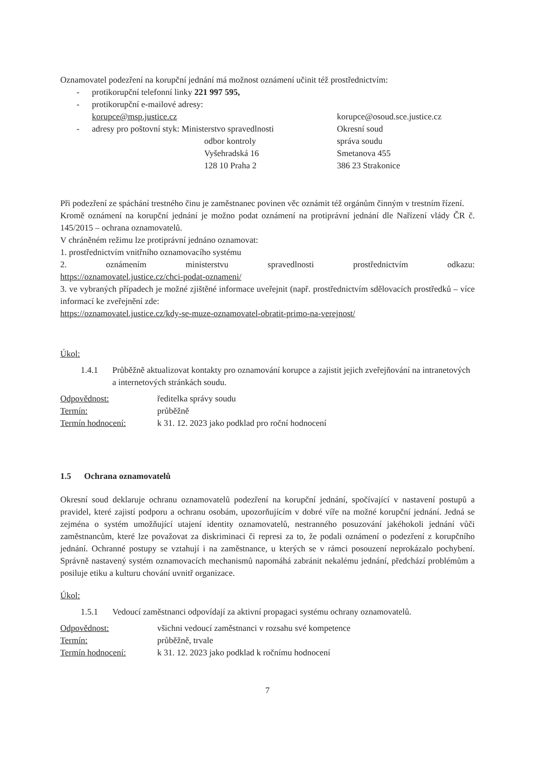Oznamovatel podezření na korupční jednání má možnost oznámení učinit též prostřednictvím:
- protikorupční telefonní linky 221 997 595,
- protikorupční e-mailové adresy:
korupce@msp.justice.cz korupce@osoud.sce.justice.cz
- adresy pro poštovní styk: Ministerstvo spravedlnosti
odbor kontroly
Vyšehradská 16
128 10 Praha 2
Okresní soud
správa soudu
Smetanova 455
386 23 Strakonice
Při podezření ze spáchání trestného činu je zaměstnanec povinen věc oznámit též orgánům činným v trestním řízení.
Kromě oznámení na korupční jednání je možno podat oznámení na protiprávní jednání dle Nařízení vlády ČR č. 145/2015 – ochrana oznamovatelů.
V chráněném režimu lze protiprávní jednáno oznamovat:
1. prostřednictvím vnitřního oznamovacího systému
2. oznámením ministerstvu spravedlnosti prostřednictvím odkazu:
https://oznamovatel.justice.cz/chci-podat-oznameni/
3. ve vybraných případech je možné zjištěné informace uveřejnit (např. prostřednictvím sdělovacích prostředků – více informací ke zveřejnění zde:
https://oznamovatel.justice.cz/kdy-se-muze-oznamovatel-obratit-primo-na-verejnost/
Úkol:
1.4.1 Průběžně aktualizovat kontakty pro oznamování korupce a zajistit jejich zveřejňování na intranetových a internetových stránkách soudu.
Odpovědnost: ředitelka správy soudu Termín: průběžně Termín hodnocení: k 31. 12. 2023 jako podklad pro roční hodnocení
1.5 Ochrana oznamovatelů
Okresní soud deklaruje ochranu oznamovatelů podezření na korupční jednání, spočívající v nastavení postupů a pravidel, které zajistí podporu a ochranu osobám, upozorňujícím v dobré víře na možné korupční jednání. Jedná se zejména o systém umožňující utajení identity oznamovatelů, nestranného posuzování jakéhokoli jednání vůči zaměstnancům, které lze považovat za diskriminaci či represi za to, že podali oznámení o podezření z korupčního jednání. Ochranné postupy se vztahují i na zaměstnance, u kterých se v rámci posouzení neprokázalo pochybení. Správně nastavený systém oznamovacích mechanismů napomáhá zabránit nekalému jednání, předchází problémům a posiluje etiku a kulturu chování uvnitř organizace.
Úkol:
1.5.1 Vedoucí zaměstnanci odpovídají za aktivní propagaci systému ochrany oznamovatelů.
Odpovědnost: všichni vedoucí zaměstnanci v rozsahu své kompetence Termín: průběžně, trvale Termín hodnocení: k 31. 12. 2023 jako podklad k ročnímu hodnocení
7